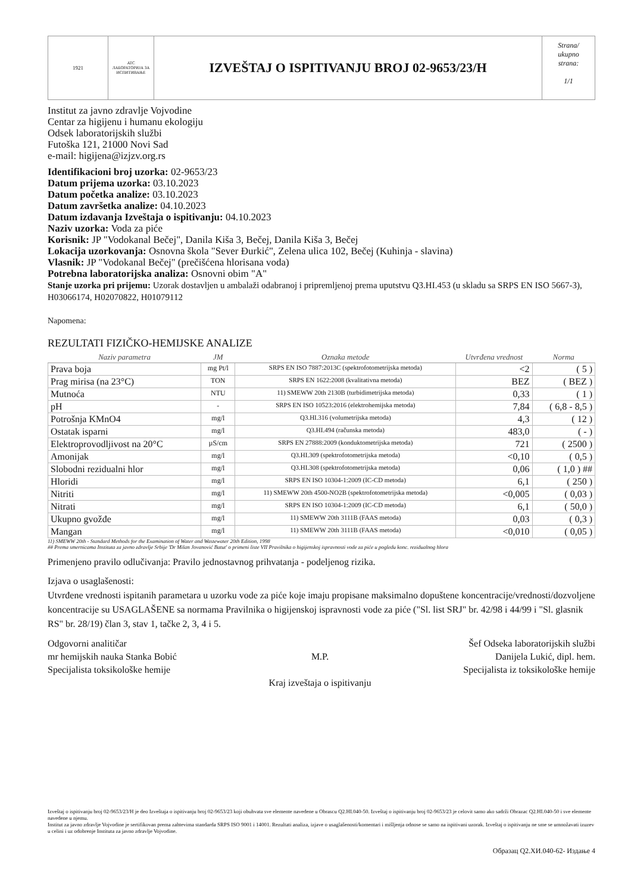1921
ATC
ЛАБОРАТОРИЈА ЗА ИСПИТИВАЊЕ
IZVEŠTAJ O ISPITIVANJU BROJ 02-9653/23/H
Strana/
ukupno
strana:
1/1
Institut za javno zdravlje Vojvodine
Centar za higijenu i humanu ekologiju
Odsek laboratorijskih službi
Futoška 121, 21000 Novi Sad
e-mail: higijena@izjzv.org.rs
Identifikacioni broj uzorka: 02-9653/23
Datum prijema uzorka: 03.10.2023
Datum početka analize: 03.10.2023
Datum završetka analize: 04.10.2023
Datum izdavanja Izveštaja o ispitivanju: 04.10.2023
Naziv uzorka: Voda za piće
Korisnik: JP "Vodokanal Bečej", Danila Kiša 3, Bečej, Danila Kiša 3, Bečej
Lokacija uzorkovanja: Osnovna škola "Sever Đurkić", Zelena ulica 102, Bečej (Kuhinja - slavina)
Vlasnik: JP "Vodokanal Bečej" (prečišćena hlorisana voda)
Potrebna laboratorijska analiza: Osnovni obim "A"
Stanje uzorka pri prijemu: Uzorak dostavljen u ambalaži odabranoj i pripremljenoj prema uputstvu Q3.HI.453 (u skladu sa SRPS EN ISO 5667-3), H03066174, H02070822, H01079112
Napomena:
REZULTATI FIZIČKO-HEMIJSKE ANALIZE
| Naziv parametra | JM | Oznaka metode | Utvrđena vrednost | Norma |
| --- | --- | --- | --- | --- |
| Prava boja | mg Pt/l | SRPS EN ISO 7887:2013C (spektrofotometrijska metoda) | <2 | ( 5 ) |
| Prag mirisa (na 23°C) | TON | SRPS EN 1622:2008 (kvalitativna metoda) | BEZ | ( BEZ ) |
| Mutnoća | NTU | 11) SMEWW 20th 2130B (turbidimetrijska metoda) | 0,33 | ( 1 ) |
| pH | - | SRPS EN ISO 10523:2016 (elektrohemijska metoda) | 7,84 | ( 6,8 - 8,5 ) |
| Potrošnja KMnO4 | mg/l | Q3.HI.316 (volumetrijska metoda) | 4,3 | ( 12 ) |
| Ostatak isparni | mg/l | Q3.HI.494 (računska metoda) | 483,0 | ( - ) |
| Elektroprovodljivost na 20°C | µS/cm | SRPS EN 27888:2009 (konduktometrijska metoda) | 721 | ( 2500 ) |
| Amonijak | mg/l | Q3.HI.309 (spektrofotometrijska metoda) | <0,10 | ( 0,5 ) |
| Slobodni rezidualni hlor | mg/l | Q3.HI.308 (spektrofotometrijska metoda) | 0,06 | ( 1,0 ) ## |
| Hloridi | mg/l | SRPS EN ISO 10304-1:2009 (IC-CD metoda) | 6,1 | ( 250 ) |
| Nitriti | mg/l | 11) SMEWW 20th 4500-NO2B (spektrofotometrijska metoda) | <0,005 | ( 0,03 ) |
| Nitrati | mg/l | SRPS EN ISO 10304-1:2009 (IC-CD metoda) | 6,1 | ( 50,0 ) |
| Ukupno gvožđe | mg/l | 11) SMEWW 20th 3111B (FAAS metoda) | 0,03 | ( 0,3 ) |
| Mangan | mg/l | 11) SMEWW 20th 3111B (FAAS metoda) | <0,010 | ( 0,05 ) |
11) SMEWW 20th - Standard Methods for the Examination of Water and Wastewater 20th Edition, 1998
## Prema smernicama Instituta za javno zdravlje Srbije 'Dr Milan Jovanović Batut' o primeni liste VII Pravilnika o higijenskoj ispravnosti vode za piće u pogledu konc. rezidualnog hlora
Primenjeno pravilo odlučivanja: Pravilo jednostavnog prihvatanja - podeljenog rizika.
Izjava o usaglašenosti:
Utvrđene vrednosti ispitanih parametara u uzorku vode za piće koje imaju propisane maksimalno dopuštene koncentracije/vrednosti/dozvoljene koncentracije su USAGLAŠENE sa normama Pravilnika o higijenskoj ispravnosti vode za piće ("Sl. list SRJ" br. 42/98 i 44/99 i "Sl. glasnik RS" br. 28/19) član 3, stav 1, tačke 2, 3, 4 i 5.
Odgovorni analitičar
mr hemijskih nauka Stanka Bobić
Specijalista toksikološke hemije
M.P.
Kraj izveštaja o ispitivanju
Šef Odseka laboratorijskih službi
Danijela Lukić, dipl. hem.
Specijalista iz toksikološke hemije
Izveštaj o ispitivanju broj 02-9653/23/H je deo Izveštaja o ispitivanju broj 02-9653/23 koji obuhvata sve elemente navedene u Obrascu Q2.HI.040-50. Izveštaj o ispitivanju broj 02-9653/23 je celovit samo ako sadrži Obrazac Q2.HI.040-50 i sve elemente navedene u njemu.
Institut za javno zdravlje Vojvodine je sertifikovan prema zahtevima standarda SRPS ISO 9001 i 14001. Rezultati analiza, izjave o usaglašenosti/komentari i mišljenja odnose se samo na ispitivani uzorak. Izveštaj o ispitivanju ne sme se umnožavati izuzev u celini i uz odobrenje Instituta za javno zdravlje Vojvodine.
Образац Q2.ХИ.040-62- Издање 4